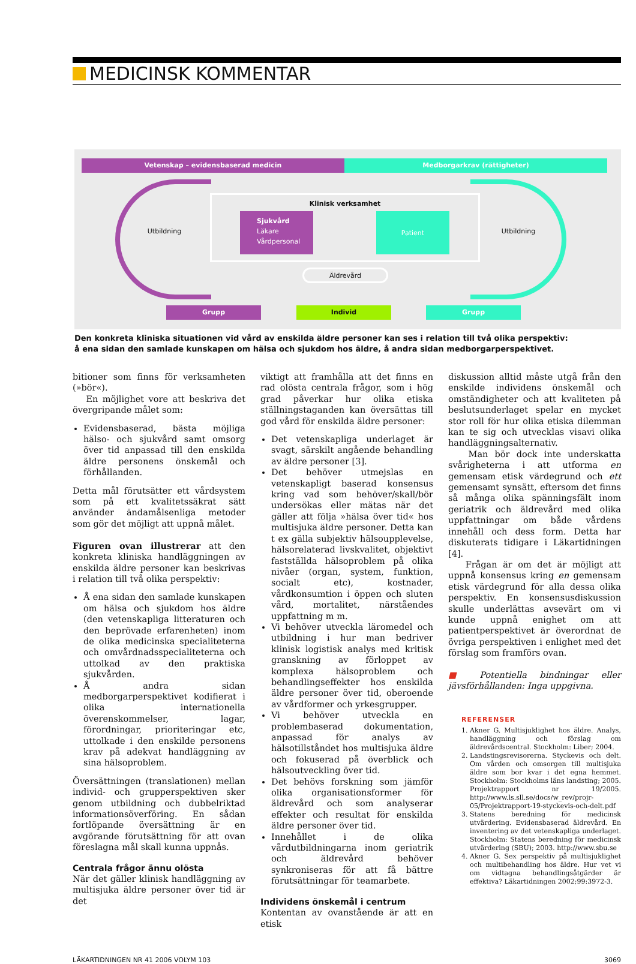MEDICINSK KOMMENTAR
Vetenskap – evidensbaserad medicin Medborgarkrav (rättigheter)
Utbildning Utbildning
Klinisk verksamhet
Sjukvård
Läkare
Vårdpersonal
Patient
Äldrevård
Grupp Individ Grupp
Den konkreta kliniska situationen vid vård av enskilda äldre personer kan ses i relation till två olika perspektiv:
å ena sidan den samlade kunskapen om hälsa och sjukdom hos äldre, å andra sidan medborgarperspektivet.
bitioner som finns för verksamheten (»bör«).
En möjlighet vore att beskriva det övergripande målet som:
Evidensbaserad, bästa möjliga hälso- och sjukvård samt omsorg över tid anpassad till den enskilda äldre personens önskemål och förhållanden.
Detta mål förutsätter ett vårdsystem som på ett kvalitetssäkrat sätt använder ändamålsenliga metoder som gör det möjligt att uppnå målet.
Figuren ovan illustrerar att den konkreta kliniska handläggningen av enskilda äldre personer kan beskrivas i relation till två olika perspektiv:
Å ena sidan den samlade kunskapen om hälsa och sjukdom hos äldre (den vetenskapliga litteraturen och den beprövade erfarenheten) inom de olika medicinska specialiteterna och omvårdnadsspecialiteterna och uttolkad av den praktiska sjukvården.
Å andra sidan medborgarperspektivet kodifierat i olika internationella överenskommelser, lagar, förordningar, prioriteringar etc, uttolkade i den enskilde personens krav på adekvat handläggning av sina hälsoproblem.
Översättningen (translationen) mellan individ- och grupperspektiven sker genom utbildning och dubbelriktad informationsöverföring. En sådan fortlöpande översättning är en avgörande förutsättning för att ovan föreslagna mål skall kunna uppnås.
Centrala frågor ännu olösta
När det gäller klinisk handläggning av multisjuka äldre personer över tid är det
viktigt att framhålla att det finns en rad olösta centrala frågor, som i hög grad påverkar hur olika etiska ställningstaganden kan översättas till god vård för enskilda äldre personer:
Det vetenskapliga underlaget är svagt, särskilt angående behandling av äldre personer [3].
Det behöver utmejslas en vetenskapligt baserad konsensus kring vad som behöver/skall/bör undersökas eller mätas när det gäller att följa »hälsa över tid« hos multisjuka äldre personer. Detta kan t ex gälla subjektiv hälsoupplevelse, hälsorelaterad livskvalitet, objektivt fastställda hälsoproblem på olika nivåer (organ, system, funktion, socialt etc), kostnader, vårdkonsumtion i öppen och sluten vård, mortalitet, närståendes uppfattning m m.
Vi behöver utveckla läromedel och utbildning i hur man bedriver klinisk logistisk analys med kritisk granskning av förloppet av komplexa hälsoproblem och behandlingseffekter hos enskilda äldre personer över tid, oberoende av vårdformer och yrkesgrupper.
Vi behöver utveckla en problembaserad dokumentation, anpassad för analys av hälsotillståndet hos multisjuka äldre och fokuserad på överblick och hälsoutveckling över tid.
Det behövs forskning som jämför olika organisationsformer för äldrevård och som analyserar effekter och resultat för enskilda äldre personer över tid.
Innehållet i de olika vårdutbildningarna inom geriatrik och äldrevård behöver synkroniseras för att få bättre förutsättningar för teamarbete.
Individens önskemål i centrum
Kontentan av ovanstående är att en etisk
diskussion alltid måste utgå från den enskilde individens önskemål och omständigheter och att kvaliteten på beslutsunderlaget spelar en mycket stor roll för hur olika etiska dilemman kan te sig och utvecklas visavi olika handläggningsalternativ.
Man bör dock inte underskatta svårigheterna i att utforma en gemensam etisk värdegrund och ett gemensamt synsätt, eftersom det finns så många olika spänningsfält inom geriatrik och äldrevård med olika uppfattningar om både vårdens innehåll och dess form. Detta har diskuterats tidigare i Läkartidningen [4].
Frågan är om det är möjligt att uppnå konsensus kring en gemensam etisk värdegrund för alla dessa olika perspektiv. En konsensusdiskussion skulle underlättas avsevärt om vi kunde uppnå enighet om att patientperspektivet är överordnat de övriga perspektiven i enlighet med det förslag som framförs ovan.
■ Potentiella bindningar eller jävsförhållanden: Inga uppgivna.
REFERENSER
1. Akner G. Multisjuklighet hos äldre. Analys, handläggning och förslag om äldrevårdscentral. Stockholm: Liber; 2004.
2. Landstingsrevisorerna. Styckevis och delt. Om vården och omsorgen till multisjuka äldre som bor kvar i det egna hemmet. Stockholm: Stockholms läns landsting; 2005. Projektrapport nr 19/2005. http://www.ls.sll.se/docs/w_rev/projr-05/Projektrapport-19-styckevis-och-delt.pdf
3. Statens beredning för medicinsk utvärdering. Evidensbaserad äldrevård. En inventering av det vetenskapliga underlaget. Stockholm: Statens beredning för medicinsk utvärdering (SBU); 2003. http://www.sbu.se
4. Akner G. Sex perspektiv på multisjuklighet och multibehandling hos äldre. Hur vet vi om vidtagna behandlingsåtgärder är effektiva? Läkartidningen 2002;99:3972-3.
LÄKARTIDNINGEN NR 41 2006 VOLYM 103 3069